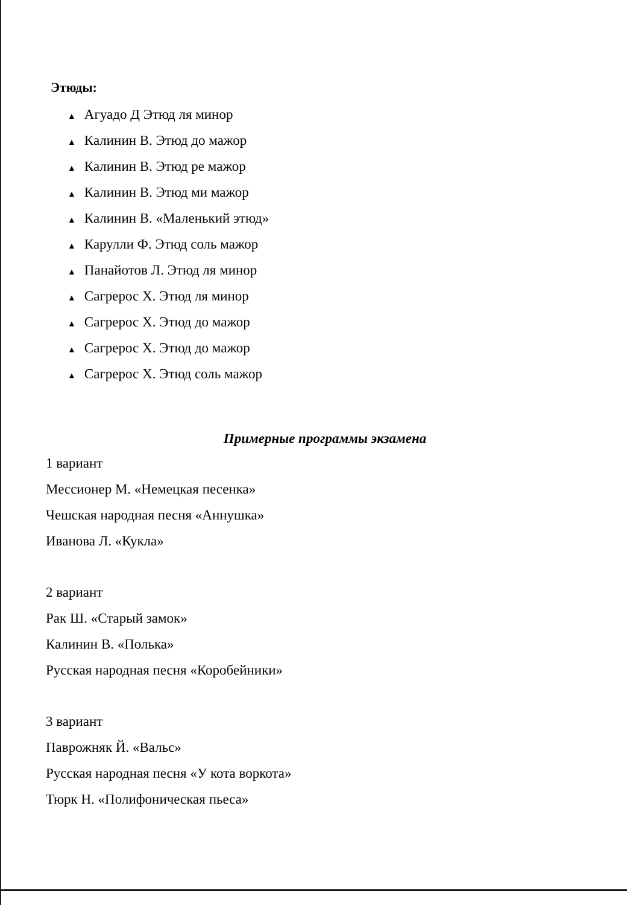Этюды:
▲ Агуадо Д Этюд ля минор
▲ Калинин В. Этюд до мажор
▲ Калинин В. Этюд ре мажор
▲ Калинин В. Этюд ми мажор
▲ Калинин В. «Маленький этюд»
▲ Карулли Ф. Этюд соль мажор
▲ Панайотов Л. Этюд ля минор
▲ Сагрерос Х. Этюд ля минор
▲ Сагрерос Х. Этюд до мажор
▲ Сагрерос Х. Этюд до мажор
▲ Сагрерос Х. Этюд соль мажор
Примерные программы экзамена
1 вариант
Мессионер М. «Немецкая песенка»
Чешская народная песня «Аннушка»
Иванова Л. «Кукла»
2 вариант
Рак Ш. «Старый замок»
Калинин В. «Полька»
Русская народная песня «Коробейники»
3 вариант
Паврожняк Й. «Вальс»
Русская народная песня «У кота воркота»
Тюрк Н. «Полифоническая пьеса»